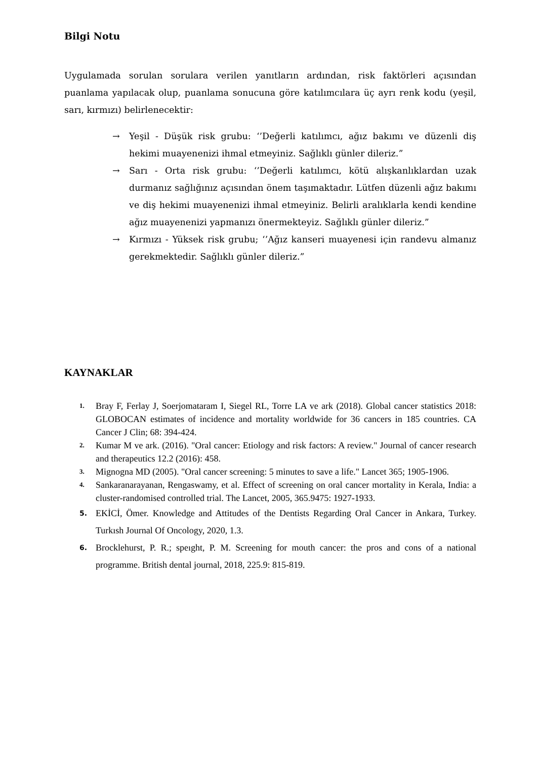Bilgi Notu
Uygulamada sorulan sorulara verilen yanıtların ardından, risk faktörleri açısından puanlama yapılacak olup, puanlama sonucuna göre katılımcılara üç ayrı renk kodu (yeşil, sarı, kırmızı) belirlenecektir:
→ Yeşil - Düşük risk grubu: ‘’Değerli katılımcı, ağız bakımı ve düzenli diş hekimi muayenenizi ihmal etmeyiniz. Sağlıklı günler dileriz.”
→ Sarı - Orta risk grubu: ‘’Değerli katılımcı, kötü alışkanlıklardan uzak durmanız sağlığınız açısından önem taşımaktadır. Lütfen düzenli ağız bakımı ve diş hekimi muayenenizi ihmal etmeyiniz. Belirli aralıklarla kendi kendine ağız muayenenizi yapmanızı önermekteyiz. Sağlıklı günler dileriz.”
→ Kırmızı - Yüksek risk grubu; ‘’Ağız kanseri muayenesi için randevu almanız gerekmektedir. Sağlıklı günler dileriz.”
KAYNAKLAR
1. Bray F, Ferlay J, Soerjomataram I, Siegel RL, Torre LA ve ark (2018). Global cancer statistics 2018: GLOBOCAN estimates of incidence and mortality worldwide for 36 cancers in 185 countries. CA Cancer J Clin; 68: 394-424.
2. Kumar M ve ark. (2016). "Oral cancer: Etiology and risk factors: A review." Journal of cancer research and therapeutics 12.2 (2016): 458.
3. Mignogna MD (2005). "Oral cancer screening: 5 minutes to save a life." Lancet 365; 1905-1906.
4. Sankaranarayanan, Rengaswamy, et al. Effect of screening on oral cancer mortality in Kerala, India: a cluster-randomised controlled trial. The Lancet, 2005, 365.9475: 1927-1933.
5. EKİCİ, Ömer. Knowledge and Attitudes of the Dentists Regarding Oral Cancer in Ankara, Turkey. Turkısh Journal Of Oncology, 2020, 1.3.
6. Brocklehurst, P. R.; speıght, P. M. Screening for mouth cancer: the pros and cons of a national programme. British dental journal, 2018, 225.9: 815-819.